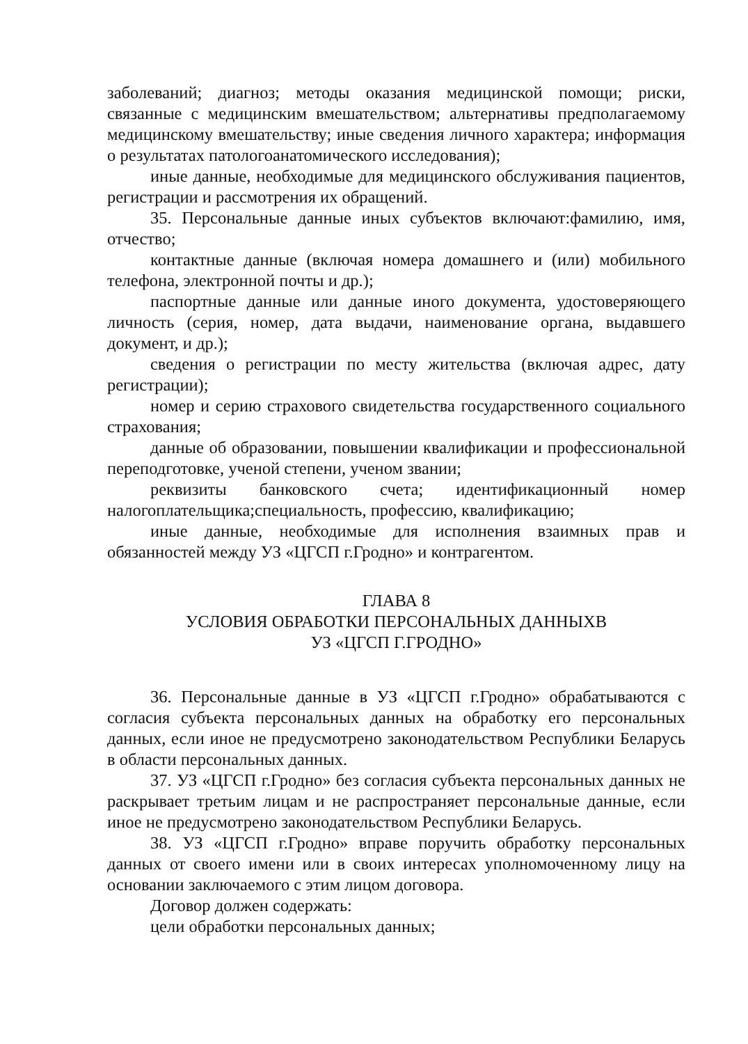заболеваний; диагноз; методы оказания медицинской помощи; риски, связанные с медицинским вмешательством; альтернативы предполагаемому медицинскому вмешательству; иные сведения личного характера; информация о результатах патологоанатомического исследования);
иные данные, необходимые для медицинского обслуживания пациентов, регистрации и рассмотрения их обращений.
35. Персональные данные иных субъектов включают:фамилию, имя, отчество;
контактные данные (включая номера домашнего и (или) мобильного телефона, электронной почты и др.);
паспортные данные или данные иного документа, удостоверяющего личность (серия, номер, дата выдачи, наименование органа, выдавшего документ, и др.);
сведения о регистрации по месту жительства (включая адрес, дату регистрации);
номер и серию страхового свидетельства государственного социального страхования;
данные об образовании, повышении квалификации и профессиональной переподготовке, ученой степени, ученом звании;
реквизиты банковского счета; идентификационный номер налогоплательщика;специальность, профессию, квалификацию;
иные данные, необходимые для исполнения взаимных прав и обязанностей между УЗ «ЦГСП г.Гродно» и контрагентом.
ГЛАВА 8
УСЛОВИЯ ОБРАБОТКИ ПЕРСОНАЛЬНЫХ ДАННЫХВ
УЗ «ЦГСП Г.ГРОДНО»
36. Персональные данные в УЗ «ЦГСП г.Гродно» обрабатываются с согласия субъекта персональных данных на обработку его персональных данных, если иное не предусмотрено законодательством Республики Беларусь в области персональных данных.
37. УЗ «ЦГСП г.Гродно» без согласия субъекта персональных данных не раскрывает третьим лицам и не распространяет персональные данные, если иное не предусмотрено законодательством Республики Беларусь.
38. УЗ «ЦГСП г.Гродно» вправе поручить обработку персональных данных от своего имени или в своих интересах уполномоченному лицу на основании заключаемого с этим лицом договора.
Договор должен содержать:
цели обработки персональных данных;